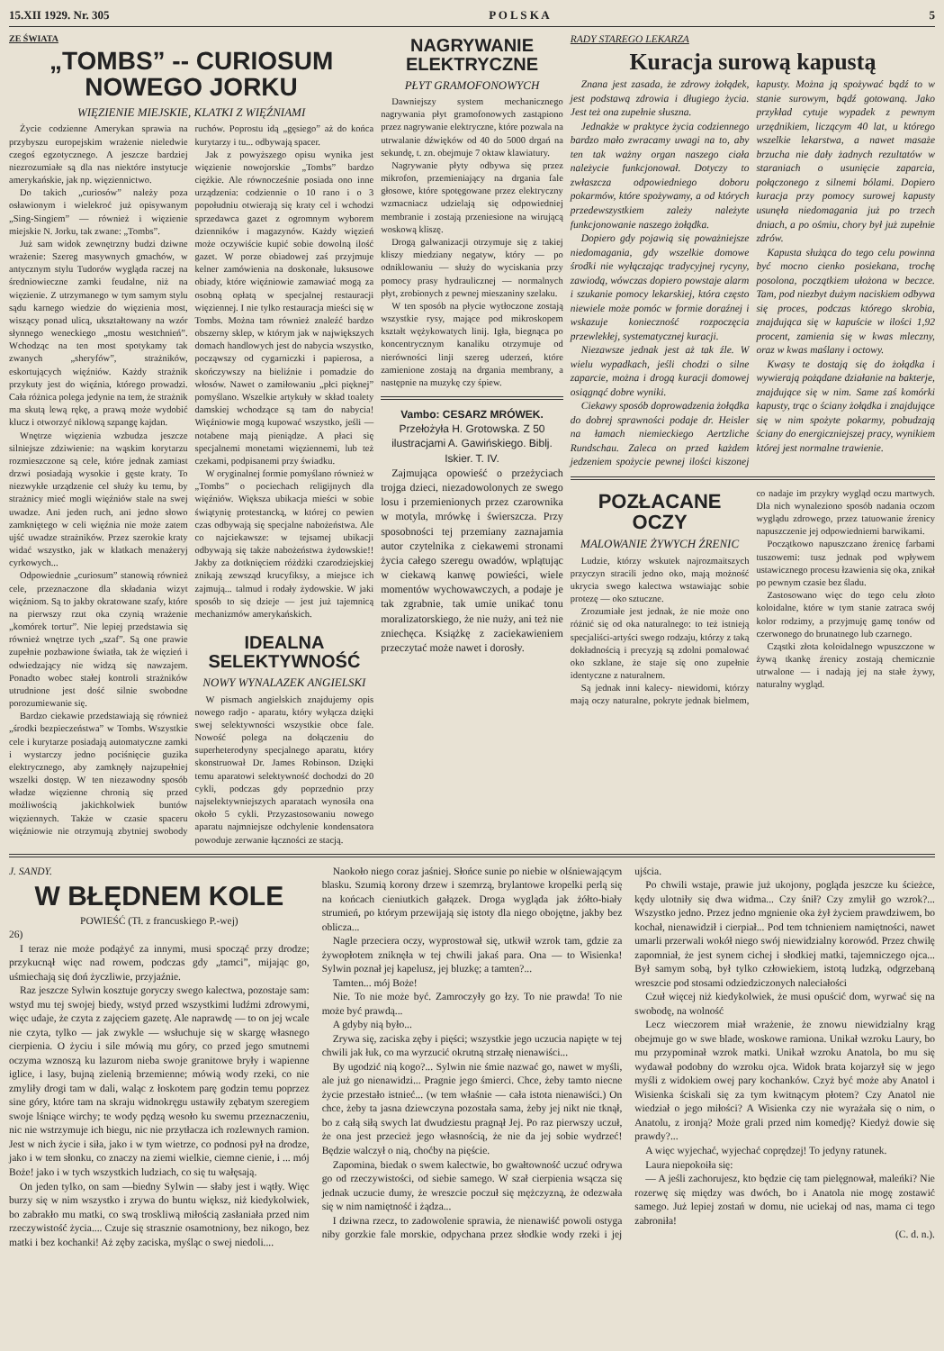15.XII 1929. Nr. 305 P O L S K A 5
ZE ŚWIATA
„TOMBS” -- CURIOSUM NOWEGO JORKU
WIĘZIENIE MIEJSKIE, KLATKI Z WIĘŹNIAMI
Życie codzienne Amerykan sprawia na przybyszu europejskim wrażenie nieledwie czegoś egzotycznego. A jeszcze bardziej niezrozumiałe są dla nas niektóre instytucje amerykańskie, jak np. więziennictwo.
Do takich „curiosów” należy poza osławionym i wielekroć już opisywanym „Sing-Singiem” — również i więzienie miejskie N. Jorku, tak zwane: „Tombs”.
Już sam widok zewnętrzny budzi dziwne wrażenie: Szereg masywnych gmachów, w antycznym stylu Tudorów wygląda raczej na średniowieczne zamki feudalne, niż na więzienie. Z utrzymanego w tym samym stylu sądu karnego wiedzie do więzienia most, wiszący ponad ulicą, ukształtowany na wzór słynnego weneckiego „mostu westchnień”. Wchodząc na ten most spotykamy tak zwanych „sheryfów”, strażników, eskortujących więźniów. Każdy strażnik przykuty jest do więźnia, którego prowadzi. Cała różnica polega jedynie na tem, że strażnik ma skutą lewą rękę, a prawą może wydobić klucz i otworzyć niklową szpangę kajdan.
Wnętrze więzienia wzbudza jeszcze silniejsze zdziwienie: na wąskim korytarzu rozmieszczone są cele, które jednak zamiast drzwi posiadają wysokie i gęste kraty. To niezwykłe urządzenie cel służy ku temu, by strażnicy mieć mogli więźniów stale na swej uwadze. Ani jeden ruch, ani jedno słowo zamkniętego w celi więźnia nie może zatem ujść uwadze strażników. Przez szerokie kraty widać wszystko, jak w klatkach menażeryj cyrkowych...
Odpowiednie „curiosum” stanowią również cele, przeznaczone dla składania wizyt więźniom. Są to jakby okratowane szafy, które na pierwszy rzut oka czynią wrażenie „komórek tortur”. Nie lepiej przedstawia się również wnętrze tych „szaf”. Są one prawie zupełnie pozbawione światła, tak że więzień i odwiedzający nie widzą się nawzajem. Ponadto wobec stałej kontroli strażników utrudnione jest dość silnie swobodne porozumiewanie się.
Bardzo ciekawie przedstawiają się również „środki bezpieczeństwa” w Tombs. Wszystkie cele i kurytarze posiadają automatyczne zamki i wystarczy jedno pociśnięcie guzika elektrycznego, aby zamknęły najzupełniej wszelki dostęp. W ten niezawodny sposób władze więzienne chronią się przed możliwością jakichkolwiek buntów więziennych. Także w czasie spaceru więźniowie nie otrzymują zbytniej swobody ruchów. Poprostu idą „gęsiego” aż do końca kurytarzy i tu... odbywają spacer.
Jak z powyższego opisu wynika jest więzienie nowojorskie „Tombs” bardzo ciężkie. Ale równocześnie posiada ono inne urządzenia: codziennie o 10 rano i o 3 popołudniu otwierają się kraty cel i wchodzi sprzedawca gazet z ogromnym wyborem dzienników i magazynów. Każdy więzień może oczywiście kupić sobie dowolną ilość gazet. W porze obiadowej zaś przyjmuje kelner zamówienia na doskonałe, luksusowe obiady, które więźniowie zamawiać mogą za osobną opłatą w specjalnej restauracji więziennej. I nie tylko restauracja mieści się w Tombs. Można tam również znaleźć bardzo obszerny sklep, w którym jak w największych domach handlowych jest do nabycia wszystko, począwszy od cygarniczki i papierosa, a skończywszy na bieliźnie i pomadzie do włosów. Nawet o zamiłowaniu „płci pięknej” pomyślano. Wszelkie artykuły w skład toalety damskiej wchodzące są tam do nabycia! Więźniowie mogą kupować wszystko, jeśli — notabene mają pieniądze. A płaci się specjalnemi monetami więziennemi, lub też czekami, podpisanemi przy świadku.
W oryginalnej formie pomyślano również w „Tombs” o pociechach religijnych dla więźniów. Większa ubikacja mieści w sobie świątynię protestancką, w której co pewien czas odbywają się specjalne nabożeństwa. Ale co najciekawsze: w tejsamej ubikacji odbywają się także nabożeństwa żydowskie!! Jakby za dotknięciem różdżki czarodziejskiej znikają zewsząd krucyfiksy, a miejsce ich zajmują... talmud i rodały żydowskie. W jaki sposób to się dzieje — jest już tajemnicą mechanizmów amerykańskich.
IDEALNA SELEKTYWNOŚĆ
NOWY WYNALAZEK ANGIELSKI
W pismach angielskich znajdujemy opis nowego radjo - aparatu, który wyłącza dzięki swej selektywności wszystkie obce fale. Nowość polega na dołączeniu do superheterodyny specjalnego aparatu, który skonstruował Dr. James Robinson. Dzięki temu aparatowi selektywność dochodzi do 20 cykli, podczas gdy poprzednio przy najselektywniejszych aparatach wynosiła ona około 5 cykli. Przyzastosowaniu nowego aparatu najmniejsze odchylenie kondensatora powoduje zerwanie łączności ze stacją.
NAGRYWANIE ELEKTRYCZNE
PŁYT GRAMOFONOWYCH
Dawniejszy system mechanicznego nagrywania płyt gramofonowych zastąpiono przez nagrywanie elektryczne, które pozwala na utrwalanie dźwięków od 40 do 5000 drgań na sekundę, t. zn. obejmuje 7 oktaw klawiatury.
Nagrywanie płyty odbywa się przez mikrofon, przemieniający na drgania fale głosowe, które spotęgowane przez elektryczny wzmacniacz udzielają się odpowiedniej membranie i zostają przeniesione na wirującą woskową kliszę.
Drogą galwanizacji otrzymuje się z takiej kliszy miedziany negatyw, który — po odniklowaniu — służy do wyciskania przy pomocy prasy hydraulicznej — normalnych płyt, zrobionych z pewnej mieszaniny szelaku.
W ten sposób na płycie wytłoczone zostają wszystkie rysy, mające pod mikroskopem kształt wężykowatych linij. Igła, biegnąca po koncentrycznym kanaliku otrzymuje od nierówności linji szereg uderzeń, które zamienione zostają na drgania membrany, a następnie na muzykę czy śpiew.
Vambo: CESARZ MRÓWEK. Przełożyła H. Grotowska. Z 50 ilustracjami A. Gawińskiego. Biblj. Iskier. T. IV.
Zajmująca opowieść o przeżyciach trojga dzieci, niezadowolonych ze swego losu i przemienionych przez czarownika w motyla, mrówkę i świerszcza. Przy sposobności tej przemiany zaznajamia autor czytelnika z ciekawemi stronami życia całego szeregu owadów, wplątując w ciekawą kanwę powieści, wiele momentów wychowawczych, a podaje je tak zgrabnie, tak umie unikać tonu moralizatorskiego, że nie nuży, ani też nie zniechęca. Książkę z zaciekawieniem przeczytać może nawet i dorosły.
RADY STAREGO LEKARZA
Kuracja surową kapustą
Znana jest zasada, że zdrowy żołądek, jest podstawą zdrowia i długiego życia. Jest też ona zupełnie słuszna.
Jednakże w praktyce życia codziennego bardzo mało zwracamy uwagi na to, aby ten tak ważny organ naszego ciała należycie funkcjonował. Dotyczy to zwłaszcza odpowiedniego doboru pokarmów, które spożywamy, a od których przedewszystkiem zależy należyte funkcjonowanie naszego żołądka.
Dopiero gdy pojawią się poważniejsze niedomagania, gdy wszelkie domowe środki nie wyłączając tradycyjnej rycyny, zawiodą, wówczas dopiero powstaje alarm i szukanie pomocy lekarskiej, która często niewiele może pomóc w formie doraźnej i wskazuje konieczność rozpoczęcia przewlekłej, systematycznej kuracji.
Niezawsze jednak jest aż tak źle. W wielu wypadkach, jeśli chodzi o silne zaparcie, można i drogą kuracji domowej osiągnąć dobre wyniki.
Ciekawy sposób doprowadzenia żołądka do dobrej sprawności podaje dr. Heisler na łamach niemieckiego Aertzliche Rundschau. Zaleca on przed każdem jedzeniem spożycie pewnej ilości kiszonej kapusty. Można ją spożywać bądź to w stanie surowym, bądź gotowaną. Jako przykład cytuje wypadek z pewnym urzędnikiem, liczącym 40 lat, u którego wszelkie lekarstwa, a nawet masaże brzucha nie dały żadnych rezultatów w staraniach o usunięcie zaparcia, połączonego z silnemi bólami. Dopiero kuracja przy pomocy surowej kapusty usunęła niedomagania już po trzech dniach, a po ośmiu, chory był już zupełnie zdrów.
Kapusta służąca do tego celu powinna być mocno cienko posiekana, trochę posolona, początkiem ułożona w beczce. Tam, pod niezbyt dużym naciskiem odbywa się proces, podczas którego skrobia, znajdująca się w kapuście w ilości 1,92 procent, zamienia się w kwas mleczny, oraz w kwas maślany i octowy.
Kwasy te dostają się do żołądka i wywierają pożądane działanie na bakterje, znajdujące się w nim. Same zaś komórki kapusty, trąc o ściany żołądka i znajdujące się w nim spożyte pokarmy, pobudzają ściany do energiczniejszej pracy, wynikiem której jest normalne trawienie.
POZŁACANE OCZY
MALOWANIE ŻYWYCH ŹRENIC
Ludzie, którzy wskutek najrozmaitszych przyczyn stracili jedno oko, mają możność ukrycia swego kalectwa wstawiając sobie protezę — oko sztuczne.
Zrozumiałe jest jednak, że nie może ono różnić się od oka naturalnego: to też istnieją specjaliści-artyści swego rodzaju, którzy z taką dokładnością i precyzją są zdolni pomalować oko szklane, że staje się ono zupełnie identyczne z naturalnem.
Są jednak inni kalecy- niewidomi, którzy mają oczy naturalne, pokryte jednak bielmem, co nadaje im przykry wygląd oczu martwych. Dla nich wynaleziono sposób nadania oczom wyglądu zdrowego, przez tatuowanie źrenicy napuszczenie jej odpowiedniemi barwikami.
Początkowo napuszczano źrenicę farbami tuszowemi: tusz jednak pod wpływem ustawicznego procesu łzawienia się oka, znikał po pewnym czasie bez śladu.
Zastosowano więc do tego celu złoto koloidalne, które w tym stanie zatraca swój kolor rodzimy, a przyjmuję gamę tonów od czerwonego do brunatnego lub czarnego.
Cząstki złota koloidalnego wpuszczone w żywą tkankę źrenicy zostają chemicznie utrwalone — i nadają jej na stałe żywy, naturalny wygląd.
J. SANDY.
W BŁĘDNEM KOLE
POWIEŚĆ (Tł. z francuskiego P.-wej)
26)
I teraz nie może podążyć za innymi, musi spocząć przy drodze; przykucnął więc nad rowem, podczas gdy „tamci”, mijając go, uśmiechają się doń życzliwie, przyjaźnie.
Raz jeszcze Sylwin kosztuje goryczy swego kalectwa, pozostaje sam: wstyd mu tej swojej biedy, wstyd przed wszystkimi ludźmi zdrowymi, więc udaje, że czyta z zajęciem gazetę. Ale naprawdę — to on jej wcale nie czyta, tylko — jak zwykle — wsłuchuje się w skargę własnego cierpienia. O życiu i sile mówią mu góry, co przed jego smutnemi oczyma wznoszą ku lazurom nieba swoje granitowe bryły i wapienne iglice, i lasy, bujną zielenią brzemienne; mówią wody rzeki, co nie zmyliły drogi tam w dali, waląc z łoskotem parę godzin temu poprzez sine góry, które tam na skraju widnokręgu ustawiły zębatym szeregiem swoje lśniące wirchy; te wody pędzą wesoło ku swemu przeznaczeniu, nic nie wstrzymuje ich biegu, nic nie przytłacza ich rozlewnych ramion. Jest w nich życie i siła, jako i w tym wietrze, co podnosi pył na drodze, jako i w tem słonku, co znaczy na ziemi wielkie, ciemne cienie, i ... mój Boże! jako i w tych wszystkich ludziach, co się tu wałęsają.
On jeden tylko, on sam —biedny Sylwin — słaby jest i wątły. Więc burzy się w nim wszystko i zrywa do buntu większ, niż kiedykolwiek, bo zabrakło mu matki, co swą troskliwą miłością zasłaniała przed nim rzeczywistość życia.... Czuje się strasznie osamotniony, bez nikogo, bez matki i bez kochanki! Aż zęby zaciska, myśląc o swej niedoli....
Naokoło niego coraz jaśniej. Słońce sunie po niebie w olśniewającym blasku. Szumią korony drzew i szemrzą, brylantowe kropelki perlą się na końcach cieniutkich gałązek. Droga wygląda jak żółto-biały strumień, po którym przewijają się istoty dla niego obojętne, jakby bez oblicza...
Nagle przeciera oczy, wyprostował się, utkwił wzrok tam, gdzie za żywopłotem zniknęła w tej chwili jakaś para. Ona — to Wisienka! Sylwin poznał jej kapelusz, jej bluzkę; a tamten?...
Tamten... mój Boże!
Nie. To nie może być. Zamroczyły go łzy. To nie prawda! To nie może być prawdą...
A gdyby nią było...
Zrywa się, zaciska zęby i pięści; wszystkie jego uczucia napięte w tej chwili jak łuk, co ma wyrzucić okrutną strzałę nienawiści...
By ugodzić nią kogo?... Sylwin nie śmie nazwać go, nawet w myśli, ale już go nienawidzi... Pragnie jego śmierci. Chce, żeby tamto niecne życie przestało istnieć... (w tem właśnie — cała istota nienawiści.) On chce, żeby ta jasna dziewczyna pozostała sama, żeby jej nikt nie tknął, bo z całą siłą swych lat dwudziestu pragnął Jej. Po raz pierwszy uczuł, że ona jest przecież jego własnością, że nie da jej sobie wydrzeć! Będzie walczył o nią, choćby na pięście.
Zapomina, biedak o swem kalectwie, bo gwałtowność uczuć odrywa go od rzeczywistości, od siebie samego. W szał cierpienia wsącza się jednak uczucie dumy, że wreszcie poczuł się mężczyzną, że odezwała się w nim namiętność i żądza...
I dziwna rzecz, to zadowolenie sprawia, że nienawiść powoli ostyga niby gorzkie fale morskie, odpychana przez słodkie wody rzeki i jej ujścia.
Po chwili wstaje, prawie już ukojony, pogląda jeszcze ku ścieżce, kędy ulotniły się dwa widma... Czy śnił? Czy zmylił go wzrok?... Wszystko jedno. Przez jedno mgnienie oka żył życiem prawdziwem, bo kochał, nienawidził i cierpiał... Pod tem tchnieniem namiętności, nawet umarli przerwali wokół niego swój niewidzialny korowód. Przez chwilę zapomniał, że jest synem cichej i słodkiej matki, tajemniczego ojca... Był samym sobą, był tylko człowiekiem, istotą ludzką, odgrzebaną wreszcie pod stosami odziedziczonych naleciałości
Czuł więcej niż kiedykolwiek, że musi opuścić dom, wyrwać się na swobodę, na wolność
Lecz wieczorem miał wrażenie, że znowu niewidzialny krąg obejmuje go w swe blade, woskowe ramiona. Unikał wzroku Laury, bo mu przypominał wzrok matki. Unikał wzroku Anatola, bo mu się wydawał podobny do wzroku ojca. Widok brata kojarzył się w jego myśli z widokiem owej pary kochanków. Czyż być może aby Anatol i Wisienka ściskali się za tym kwitnącym płotem? Czy Anatol nie wiedział o jego miłości? A Wisienka czy nie wyrażała się o nim, o Anatolu, z ironją? Może grali przed nim komedję? Kiedyż dowie się prawdy?...
A więc wyjechać, wyjechać coprędzej! To jedyny ratunek.
Laura niepokoiła się:
— A jeśli zachorujesz, kto będzie cię tam pielęgnował, maleńki? Nie rozerwę się między was dwóch, bo i Anatola nie mogę zostawić samego. Już lepiej zostań w domu, nie uciekaj od nas, mama ci tego zabroniła!
(C. d. n.).